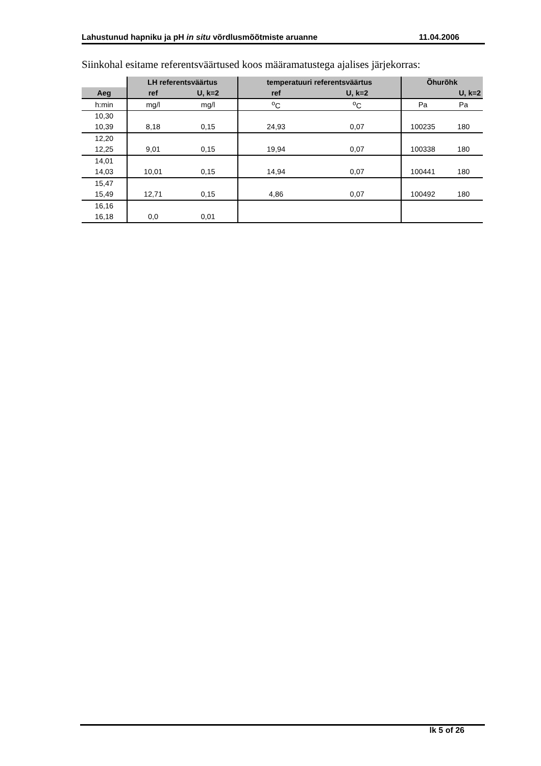Lahustunud hapniku ja pH in situ võrdlusmõõtmiste aruanne 11.04.2006
Siinkohal esitame referentsväärtused koos määramatustega ajalises järjekorras:
| | LH referentsväärtus | | temperatuuri referentsväärtus | | Õhurõhk | |
| Aeg | ref | U, k=2 | ref | U, k=2 | | U, k=2 |
| h:min | mg/l | mg/l | <sup>o</sup> C | <sup>o</sup> C | Pa | Pa |
| 10,30 | | | | | | |
| 10,39 | 8,18 | 0,15 | 24,93 | 0,07 | 100235 | 180 |
| 12,20 | | | | | | |
| 12,25 | 9,01 | 0,15 | 19,94 | 0,07 | 100338 | 180 |
| 14,01 | | | | | | |
| 14,03 | 10,01 | 0,15 | 14,94 | 0,07 | 100441 | 180 |
| 15,47 | | | | | | |
| 15,49 | 12,71 | 0,15 | 4,86 | 0,07 | 100492 | 180 |
| 16,16 | | | | | | |
| 16,18 | 0,0 | 0,01 | | | | |
lk 5 of 26